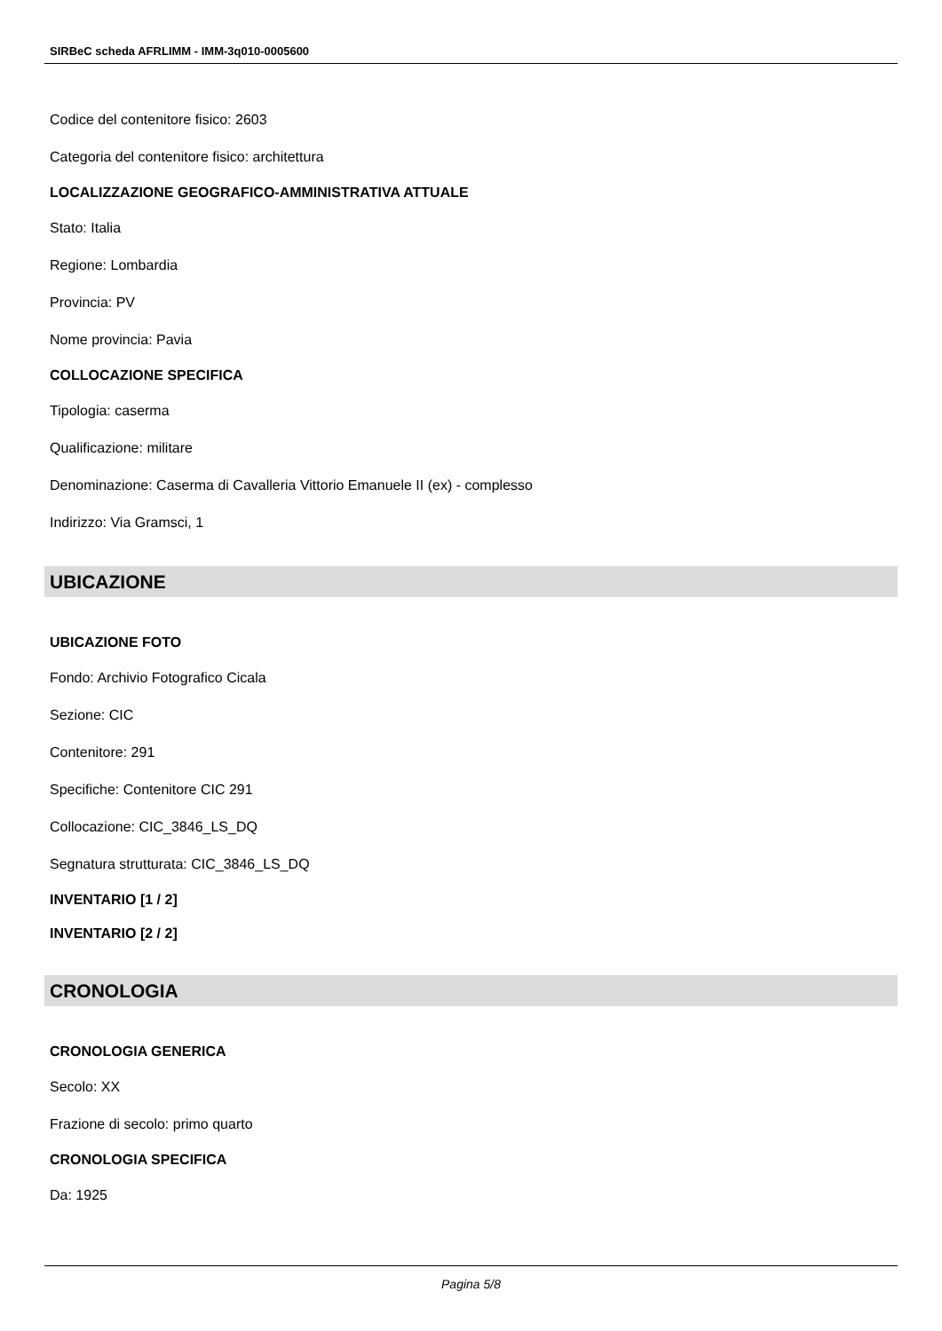SIRBeC scheda AFRLIMM - IMM-3q010-0005600
Codice del contenitore fisico: 2603
Categoria del contenitore fisico: architettura
LOCALIZZAZIONE GEOGRAFICO-AMMINISTRATIVA ATTUALE
Stato: Italia
Regione: Lombardia
Provincia: PV
Nome provincia: Pavia
COLLOCAZIONE SPECIFICA
Tipologia: caserma
Qualificazione: militare
Denominazione: Caserma di Cavalleria Vittorio Emanuele II (ex) - complesso
Indirizzo: Via Gramsci, 1
UBICAZIONE
UBICAZIONE FOTO
Fondo: Archivio Fotografico Cicala
Sezione: CIC
Contenitore: 291
Specifiche: Contenitore CIC 291
Collocazione: CIC_3846_LS_DQ
Segnatura strutturata: CIC_3846_LS_DQ
INVENTARIO [1 / 2]
INVENTARIO [2 / 2]
CRONOLOGIA
CRONOLOGIA GENERICA
Secolo: XX
Frazione di secolo: primo quarto
CRONOLOGIA SPECIFICA
Da: 1925
Pagina 5/8